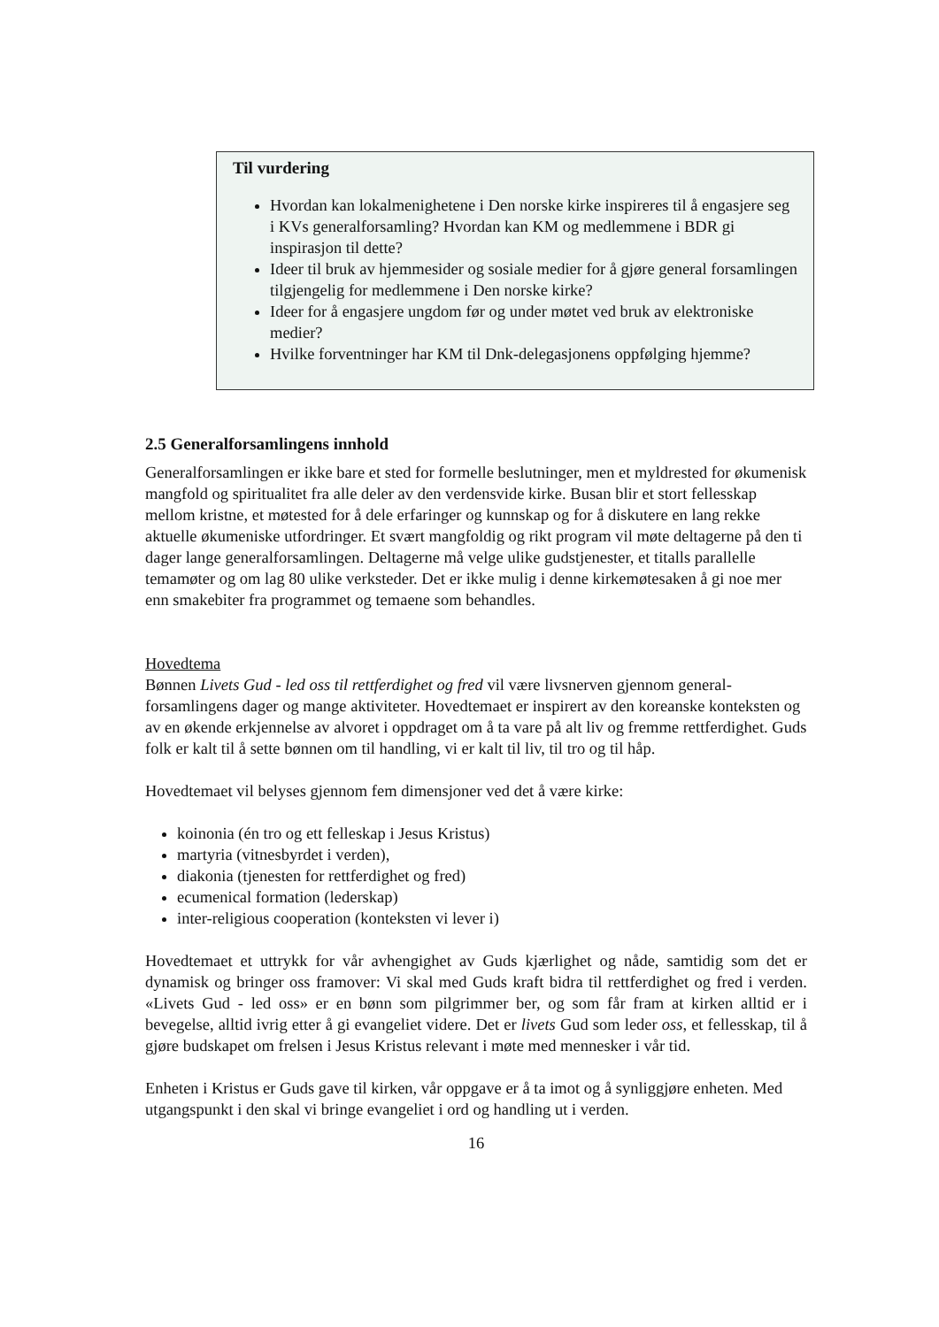Til vurdering
Hvordan kan lokalmenighetene i Den norske kirke inspireres til å engasjere seg i KVs generalforsamling? Hvordan kan KM og medlemmene i BDR gi inspirasjon til dette?
Ideer til bruk av hjemmesider og sosiale medier for å gjøre general forsamlingen tilgjengelig for medlemmene i Den norske kirke?
Ideer for å engasjere ungdom før og under møtet ved bruk av elektroniske medier?
Hvilke forventninger har KM til Dnk-delegasjonens oppfølging hjemme?
2.5 Generalforsamlingens innhold
Generalforsamlingen er ikke bare et sted for formelle beslutninger, men et myldrested for økumenisk mangfold og spiritualitet fra alle deler av den verdensvide kirke. Busan blir et stort fellesskap mellom kristne, et møtested for å dele erfaringer og kunnskap og for å diskutere en lang rekke aktuelle økumeniske utfordringer. Et svært mangfoldig og rikt program vil møte deltagerne på den ti dager lange generalforsamlingen. Deltagerne må velge ulike gudstjenester, et titalls parallelle temamøter og om lag 80 ulike verksteder. Det er ikke mulig i denne kirkemøtesaken å gi noe mer enn smakebiter fra programmet og temaene som behandles.
Hovedtema
Bønnen Livets Gud - led oss til rettferdighet og fred vil være livsnerven gjennom general-forsamlingens dager og mange aktiviteter. Hovedtemaet er inspirert av den koreanske konteksten og av en økende erkjennelse av alvoret i oppdraget om å ta vare på alt liv og fremme rettferdighet. Guds folk er kalt til å sette bønnen om til handling, vi er kalt til liv, til tro og til håp.
Hovedtemaet vil belyses gjennom fem dimensjoner ved det å være kirke:
koinonia (én tro og ett felleskap i Jesus Kristus)
martyria (vitnesbyrdet i verden),
diakonia (tjenesten for rettferdighet og fred)
ecumenical formation (lederskap)
inter-religious cooperation (konteksten vi lever i)
Hovedtemaet et uttrykk for vår avhengighet av Guds kjærlighet og nåde, samtidig som det er dynamisk og bringer oss framover: Vi skal med Guds kraft bidra til rettferdighet og fred i verden. «Livets Gud - led oss» er en bønn som pilgrimmer ber, og som får fram at kirken alltid er i bevegelse, alltid ivrig etter å gi evangeliet videre. Det er livets Gud som leder oss, et fellesskap, til å gjøre budskapet om frelsen i Jesus Kristus relevant i møte med mennesker i vår tid.
Enheten i Kristus er Guds gave til kirken, vår oppgave er å ta imot og å synliggjøre enheten. Med utgangspunkt i den skal vi bringe evangeliet i ord og handling ut i verden.
16